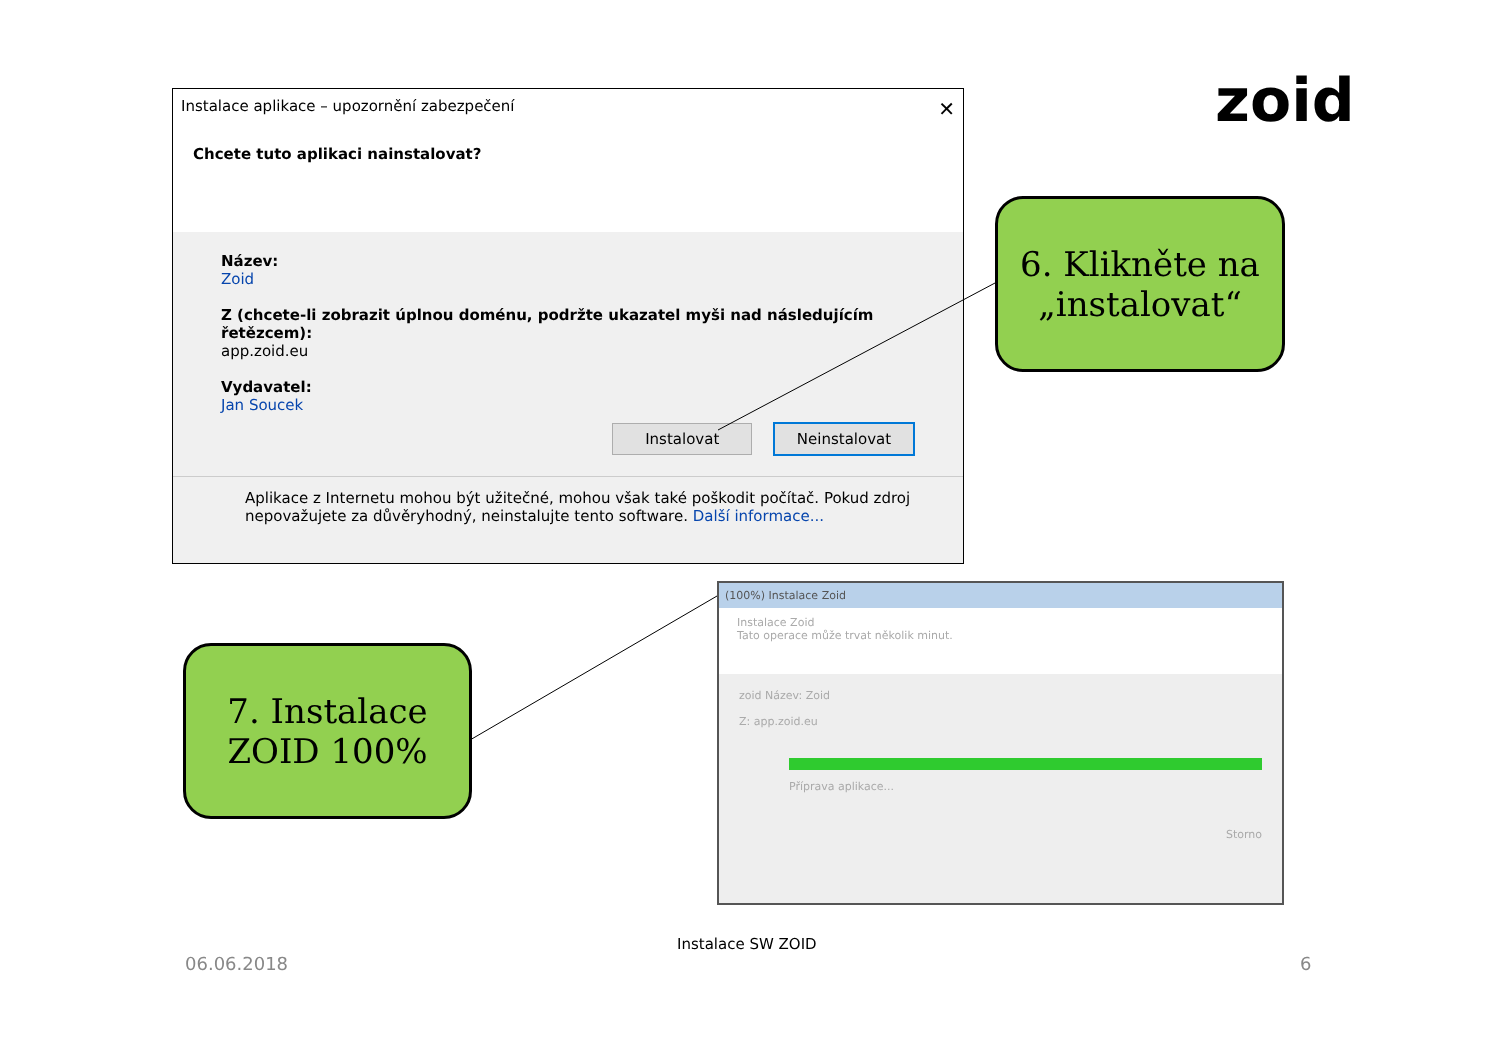Instalace aplikace – upozornění zabezpečení ✕
Chcete tuto aplikaci nainstalovat?
Název:
Zoid
Z (chcete-li zobrazit úplnou doménu, podržte ukazatel myši nad následujícím řetězcem):
app.zoid.eu
Vydavatel:
Jan Soucek
Instalovat Neinstalovat
Aplikace z Internetu mohou být užitečné, mohou však také poškodit počítač. Pokud zdroj nepovažujete za důvěryhodný, neinstalujte tento software. Další informace...
zoid
6. Klikněte na „instalovat“
7. Instalace ZOID 100%
(100%) Instalace Zoid
Instalace Zoid
Tato operace může trvat několik minut.
zoid Název: Zoid
Z: app.zoid.eu
Příprava aplikace...
Storno
Instalace SW ZOID
06.06.2018 6